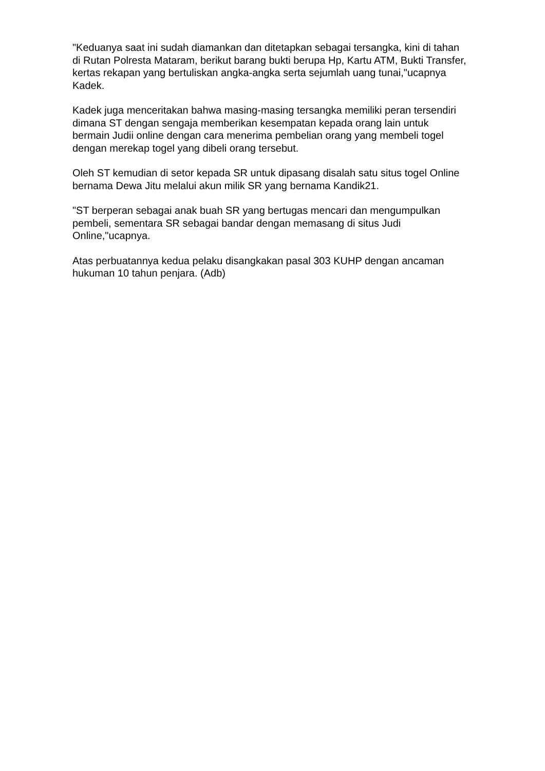"Keduanya saat ini sudah diamankan dan ditetapkan sebagai tersangka, kini di tahan di Rutan Polresta Mataram, berikut barang bukti berupa Hp, Kartu ATM, Bukti Transfer, kertas rekapan yang bertuliskan angka-angka serta sejumlah uang tunai,"ucapnya Kadek.
Kadek juga menceritakan bahwa masing-masing tersangka memiliki peran tersendiri dimana ST dengan sengaja memberikan kesempatan kepada orang lain untuk bermain Judii online dengan cara menerima pembelian orang yang membeli togel dengan merekap togel yang dibeli orang tersebut.
Oleh ST kemudian di setor kepada SR untuk dipasang disalah satu situs togel Online bernama Dewa Jitu melalui akun milik SR yang bernama Kandik21.
"ST berperan sebagai anak buah SR yang bertugas mencari dan mengumpulkan pembeli, sementara SR sebagai bandar dengan memasang di situs Judi Online,"ucapnya.
Atas perbuatannya kedua pelaku disangkakan pasal 303 KUHP dengan ancaman hukuman 10 tahun penjara. (Adb)